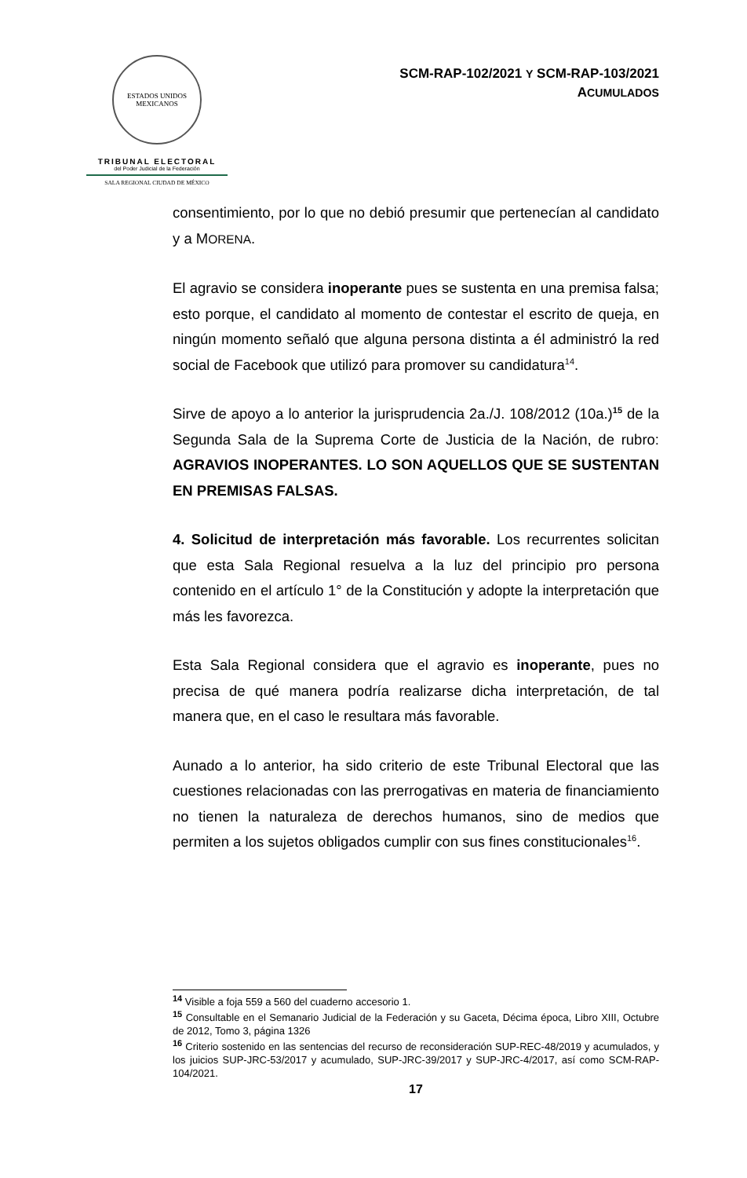ESTADOS UNIDOS MEXICANOS
TRIBUNAL ELECTORAL
del Poder Judicial de la Federación
SALA REGIONAL CIUDAD DE MÉXICO
SCM-RAP-102/2021 Y SCM-RAP-103/2021
ACUMULADOS
consentimiento, por lo que no debió presumir que pertenecían al candidato y a MORENA.
El agravio se considera inoperante pues se sustenta en una premisa falsa; esto porque, el candidato al momento de contestar el escrito de queja, en ningún momento señaló que alguna persona distinta a él administró la red social de Facebook que utilizó para promover su candidatura<sup>14</sup>.
Sirve de apoyo a lo anterior la jurisprudencia 2a./J. 108/2012 (10a.)<sup>15</sup> de la Segunda Sala de la Suprema Corte de Justicia de la Nación, de rubro: AGRAVIOS INOPERANTES. LO SON AQUELLOS QUE SE SUSTENTAN EN PREMISAS FALSAS.
4. Solicitud de interpretación más favorable. Los recurrentes solicitan que esta Sala Regional resuelva a la luz del principio pro persona contenido en el artículo 1° de la Constitución y adopte la interpretación que más les favorezca.
Esta Sala Regional considera que el agravio es inoperante, pues no precisa de qué manera podría realizarse dicha interpretación, de tal manera que, en el caso le resultara más favorable.
Aunado a lo anterior, ha sido criterio de este Tribunal Electoral que las cuestiones relacionadas con las prerrogativas en materia de financiamiento no tienen la naturaleza de derechos humanos, sino de medios que permiten a los sujetos obligados cumplir con sus fines constitucionales<sup>16</sup>.
<sup>14</sup> Visible a foja 559 a 560 del cuaderno accesorio 1.
<sup>15</sup> Consultable en el Semanario Judicial de la Federación y su Gaceta, Décima época, Libro XIII, Octubre de 2012, Tomo 3, página 1326
<sup>16</sup> Criterio sostenido en las sentencias del recurso de reconsideración SUP-REC-48/2019 y acumulados, y los juicios SUP-JRC-53/2017 y acumulado, SUP-JRC-39/2017 y SUP-JRC-4/2017, así como SCM-RAP-104/2021.
17